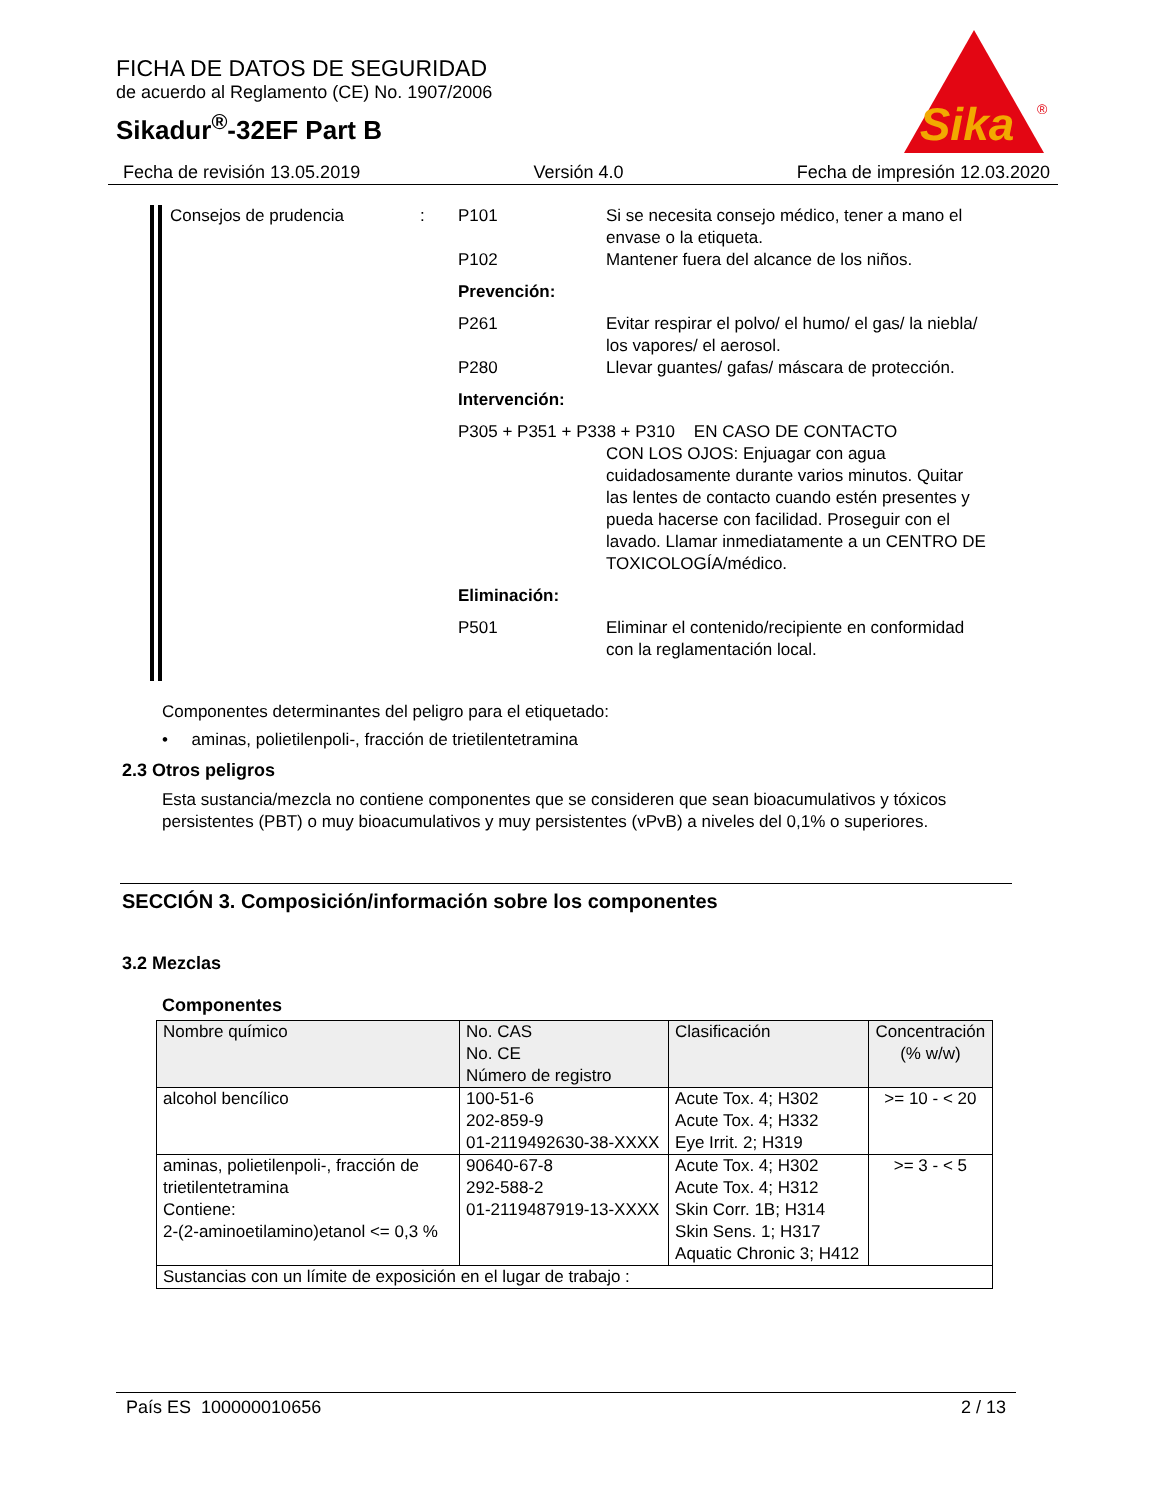FICHA DE DATOS DE SEGURIDAD
de acuerdo al Reglamento (CE) No. 1907/2006
Sikadur<sup>®</sup>-32EF Part B
Sika
®
Fecha de revisión 13.05.2019 Versión 4.0 Fecha de impresión 12.03.2020
Consejos de prudencia : P101 Si se necesita consejo médico, tener a mano el envase o la etiqueta.
P102 Mantener fuera del alcance de los niños.
Prevención:
P261 Evitar respirar el polvo/ el humo/ el gas/ la niebla/ los vapores/ el aerosol.
P280 Llevar guantes/ gafas/ máscara de protección.
Intervención:
P305 + P351 + P338 + P310 EN CASO DE CONTACTO
CON LOS OJOS: Enjuagar con agua cuidadosamente durante varios minutos. Quitar las lentes de contacto cuando estén presentes y pueda hacerse con facilidad. Proseguir con el lavado. Llamar inmediatamente a un CENTRO DE TOXICOLOGÍA/médico.
Eliminación:
P501 Eliminar el contenido/recipiente en conformidad con la reglamentación local.
Componentes determinantes del peligro para el etiquetado:
• aminas, polietilenpoli-, fracción de trietilentetramina
2.3 Otros peligros
Esta sustancia/mezcla no contiene componentes que se consideren que sean bioacumulativos y tóxicos persistentes (PBT) o muy bioacumulativos y muy persistentes (vPvB) a niveles del 0,1% o superiores.
SECCIÓN 3. Composición/información sobre los componentes
3.2 Mezclas
Componentes
| Nombre químico | No. CAS No. CE Número de registro | Clasificación | Concentración (% w/w) |
| --- | --- | --- | --- |
| alcohol bencílico | 100-51-6 202-859-9 01-2119492630-38-XXXX | Acute Tox. 4; H302 Acute Tox. 4; H332 Eye Irrit. 2; H319 | >= 10 - < 20 |
| aminas, polietilenpoli-, fracción de trietilentetramina Contiene: 2-(2-aminoetilamino)etanol <= 0,3 % | 90640-67-8 292-588-2 01-2119487919-13-XXXX | Acute Tox. 4; H302 Acute Tox. 4; H312 Skin Corr. 1B; H314 Skin Sens. 1; H317 Aquatic Chronic 3; H412 | >= 3 - < 5 |
| Sustancias con un límite de exposición en el lugar de trabajo : | | | |
País ES 100000010656 2 / 13